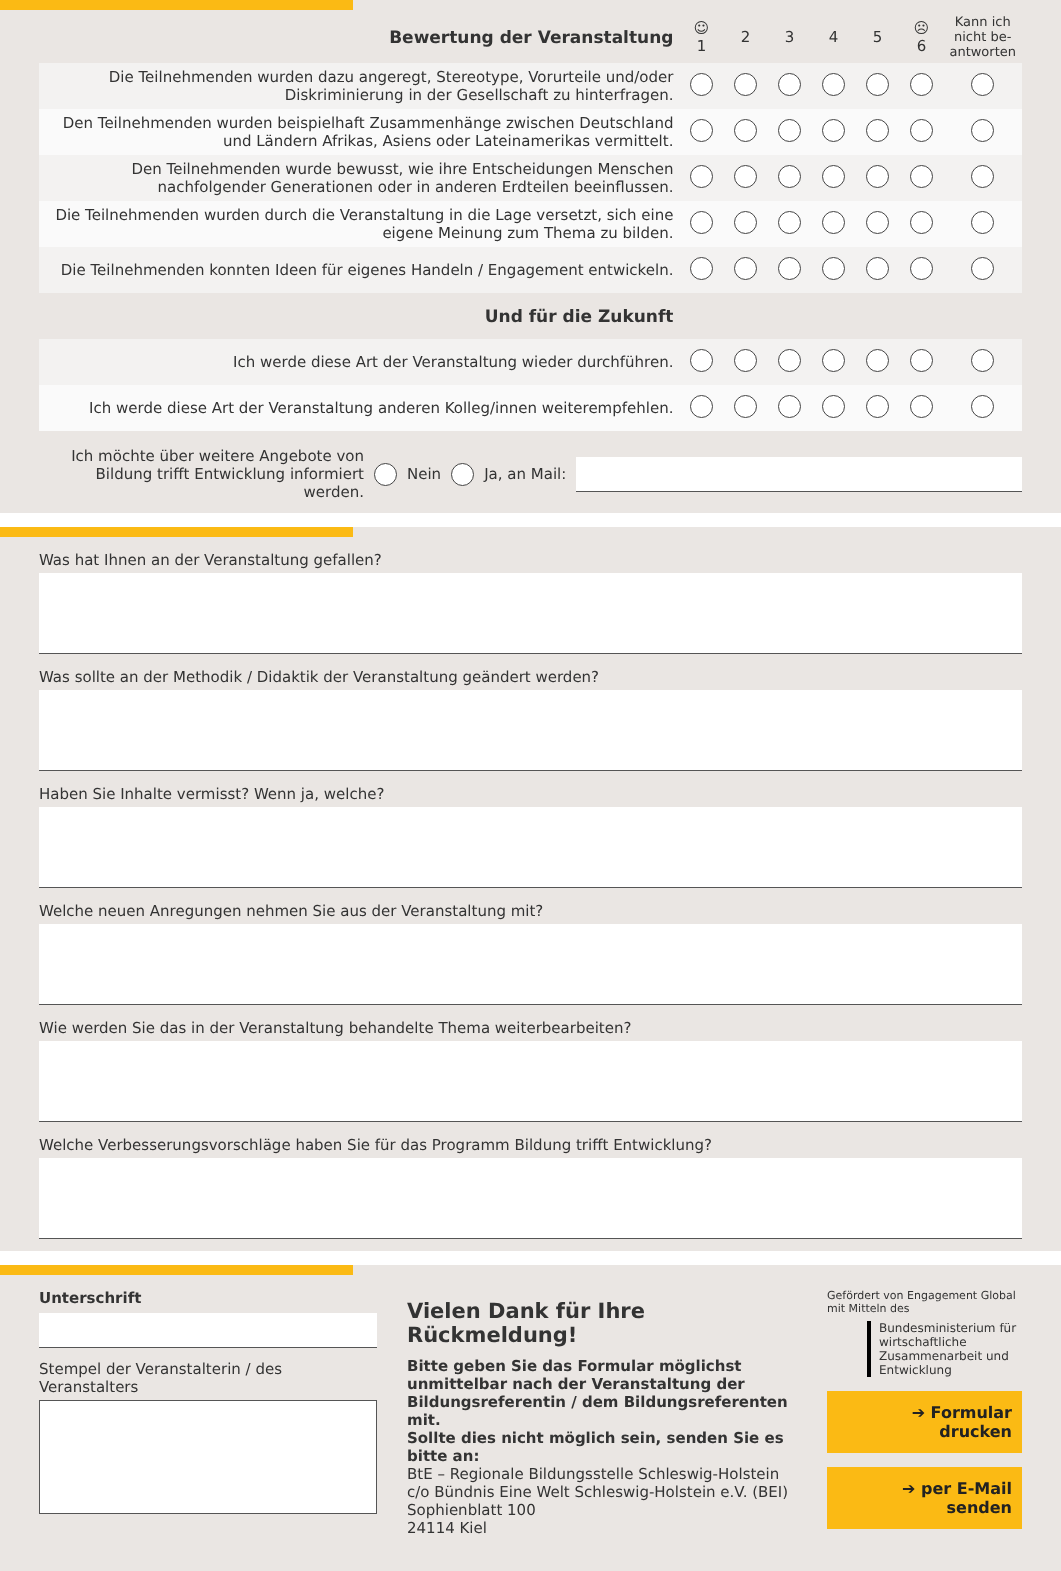| Bewertung der Veranstaltung | ☺ 1 | 2 | 3 | 4 | 5 | ☹ 6 | Kann ich nicht be-antworten |
| --- | --- | --- | --- | --- | --- | --- | --- |
| Die Teilnehmenden wurden dazu angeregt, Stereotype, Vorurteile und/oder Diskriminierung in der Gesellschaft zu hinterfragen. | | | | | | | |
| Den Teilnehmenden wurden beispielhaft Zusammenhänge zwischen Deutschland und Ländern Afrikas, Asiens oder Lateinamerikas vermittelt. | | | | | | | |
| Den Teilnehmenden wurde bewusst, wie ihre Entscheidungen Menschen nachfolgender Generationen oder in anderen Erdteilen beeinflussen. | | | | | | | |
| Die Teilnehmenden wurden durch die Veranstaltung in die Lage versetzt, sich eine eigene Meinung zum Thema zu bilden. | | | | | | | |
| Die Teilnehmenden konnten Ideen für eigenes Handeln / Engagement entwickeln. | | | | | | | |
| Und für die Zukunft | | | | | | | |
| Ich werde diese Art der Veranstaltung wieder durchführen. | | | | | | | |
| Ich werde diese Art der Veranstaltung anderen Kolleg/innen weiterempfehlen. | | | | | | | |
Ich möchte über weitere Angebote von Bildung trifft Entwicklung informiert werden.
Nein Ja, an Mail:
Was hat Ihnen an der Veranstaltung gefallen?
Was sollte an der Methodik / Didaktik der Veranstaltung geändert werden?
Haben Sie Inhalte vermisst? Wenn ja, welche?
Welche neuen Anregungen nehmen Sie aus der Veranstaltung mit?
Wie werden Sie das in der Veranstaltung behandelte Thema weiterbearbeiten?
Welche Verbesserungsvorschläge haben Sie für das Programm Bildung trifft Entwicklung?
Unterschrift
Stempel der Veranstalterin / des Veranstalters
Vielen Dank für Ihre Rückmeldung!
Bitte geben Sie das Formular möglichst unmittelbar nach der Veranstaltung der Bildungsreferentin / dem Bildungsreferenten mit.
Sollte dies nicht möglich sein, senden Sie es bitte an:
BtE – Regionale Bildungsstelle Schleswig-Holstein
c/o Bündnis Eine Welt Schleswig-Holstein e.V. (BEI)
Sophienblatt 100
24114 Kiel
Gefördert von Engagement Global mit Mitteln des
Bundesministerium für wirtschaftliche Zusammenarbeit und Entwicklung
➔ Formular drucken
➔ per E-Mail senden